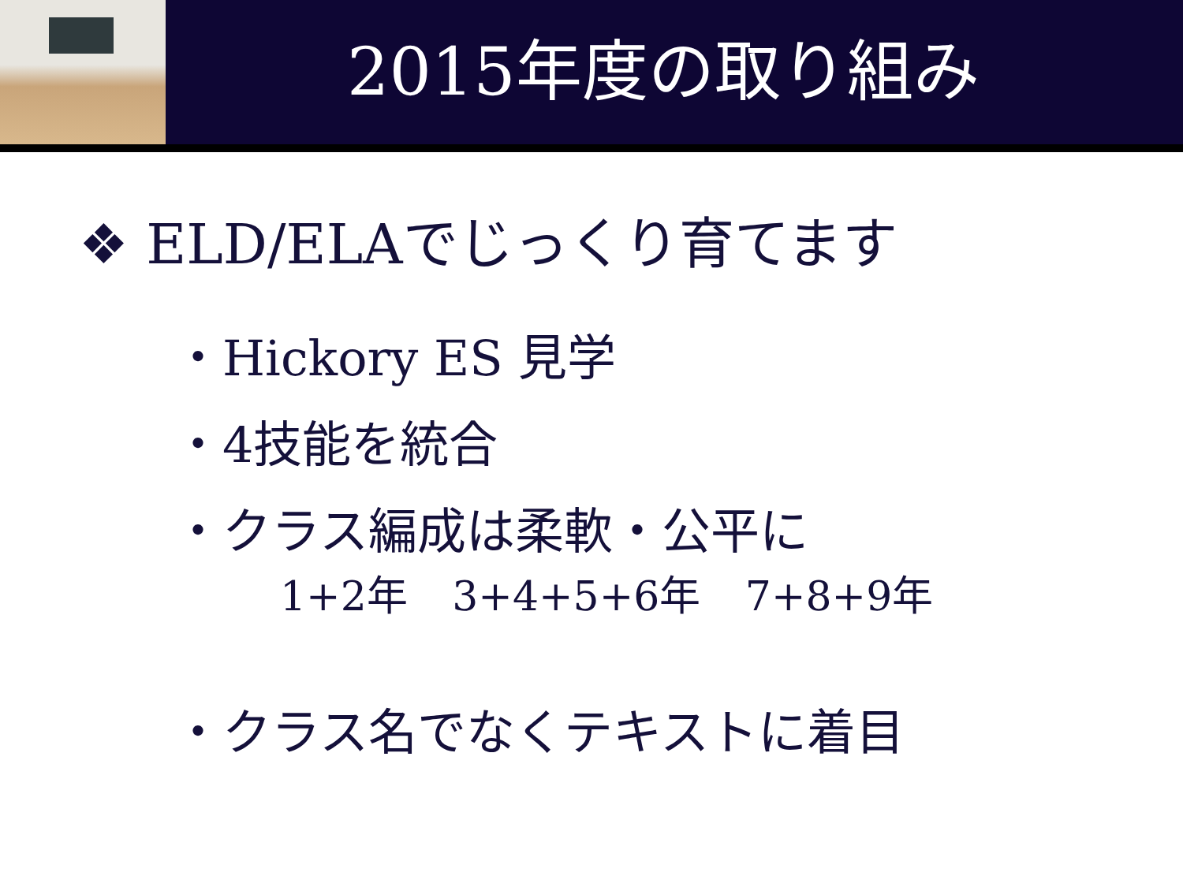2015年度の取り組み
❖ ELD/ELAでじっくり育てます
・Hickory ES 見学
・4技能を統合
・クラス編成は柔軟・公平に
1+2年 3+4+5+6年 7+8+9年
・クラス名でなくテキストに着目